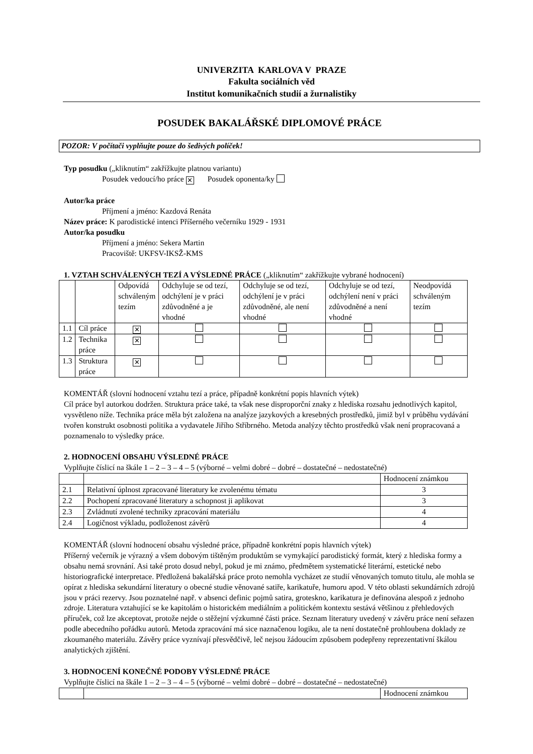UNIVERZITA KARLOVA V PRAZE
Fakulta sociálních věd
Institut komunikačních studií a žurnalistiky
POSUDEK BAKALÁŘSKÉ DIPLOMOVÉ PRÁCE
POZOR: V počítači vyplňujte pouze do šedivých políček!
Typ posudku („kliknutím“ zakřížkujte platnou variantu)
Posudek vedoucí/ho práce ✕ Posudek oponenta/ky
Autor/ka práce
Příjmení a jméno: Kazdová Renáta
Název práce: K parodistické intenci Příšerného večerníku 1929 - 1931
Autor/ka posudku
Příjmení a jméno: Sekera Martin
Pracoviště: UKFSV-IKSŽ-KMS
1. VZTAH SCHVÁLENÝCH TEZÍ A VÝSLEDNÉ PRÁCE („kliknutím“ zakřížkujte vybrané hodnocení)
| | | Odpovídá schváleným tezím | Odchyluje se od tezí, odchýlení je v práci zdůvodněné a je vhodné | Odchyluje se od tezí, odchýlení je v práci zdůvodněné, ale není vhodné | Odchyluje se od tezí, odchýlení není v práci zdůvodněné a není vhodné | Neodpovídá schváleným tezím |
| --- | --- | --- | --- | --- | --- | --- |
| 1.1 | Cíl práce | ✕ | | | | |
| 1.2 | Technika práce | ✕ | | | | |
| 1.3 | Struktura práce | ✕ | | | | |
KOMENTÁŘ (slovní hodnocení vztahu tezí a práce, případně konkrétní popis hlavních výtek)
Cíl práce byl autorkou dodržen. Struktura práce také, ta však nese disproporční znaky z hlediska rozsahu jednotlivých kapitol, vysvětleno níže. Technika práce měla být založena na analýze jazykových a kresebných prostředků, jimiž byl v průběhu vydávání tvořen konstrukt osobnosti politika a vydavatele Jiřího Stříbrného. Metoda analýzy těchto prostředků však není propracovaná a poznamenalo to výsledky práce.
2. HODNOCENÍ OBSAHU VÝSLEDNÉ PRÁCE
Vyplňujte číslicí na škále 1 – 2 – 3 – 4 – 5 (výborné – velmi dobré – dobré – dostatečné – nedostatečné)
| | | Hodnocení známkou |
| --- | --- | --- |
| 2.1 | Relativní úplnost zpracované literatury ke zvolenému tématu | 3 |
| 2.2 | Pochopení zpracované literatury a schopnost ji aplikovat | 3 |
| 2.3 | Zvládnutí zvolené techniky zpracování materiálu | 4 |
| 2.4 | Logičnost výkladu, podloženost závěrů | 4 |
KOMENTÁŘ (slovní hodnocení obsahu výsledné práce, případně konkrétní popis hlavních výtek)
Příšerný večerník je výrazný a všem dobovým tištěným produktům se vymykající parodistický formát, který z hlediska formy a obsahu nemá srovnání. Asi také proto dosud nebyl, pokud je mi známo, předmětem systematické literární, estetické nebo historiografické interpretace. Předložená bakalářská práce proto nemohla vycházet ze studií věnovaných tomuto titulu, ale mohla se opírat z hlediska sekundární literatury o obecné studie věnované satiře, karikatuře, humoru apod. V této oblasti sekundárních zdrojů jsou v práci rezervy. Jsou poznatelné např. v absenci definic pojmů satira, groteskno, karikatura je definována alespoň z jednoho zdroje. Literatura vztahující se ke kapitolám o historickém mediálním a politickém kontextu sestává většinou z přehledových příruček, což lze akceptovat, protože nejde o stěžejní výzkumné části práce. Seznam literatury uvedený v závěru práce není seřazen podle abecedního pořádku autorů. Metoda zpracování má sice naznačenou logiku, ale ta není dostatečně prohloubena doklady ze zkoumaného materiálu. Závěry práce vyznívají přesvědčivě, leč nejsou žádoucím způsobem podepřeny reprezentativní škálou analytických zjištění.
3. HODNOCENÍ KONEČNÉ PODOBY VÝSLEDNÉ PRÁCE
Vyplňujte číslicí na škále 1 – 2 – 3 – 4 – 5 (výborné – velmi dobré – dobré – dostatečné – nedostatečné)
| | | Hodnocení známkou |
| --- | --- | --- |